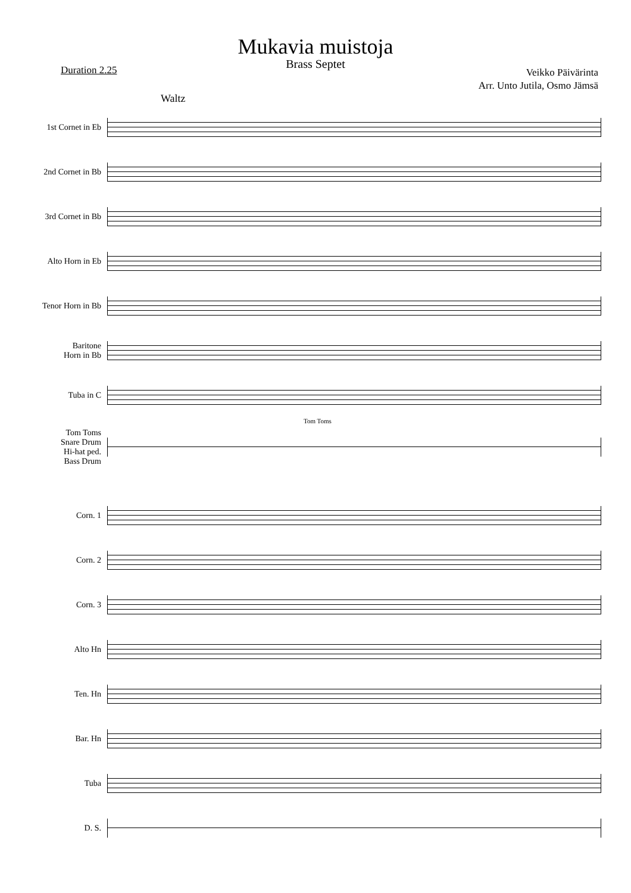Mukavia muistoja
Brass Septet
Duration 2.25
Veikko Päivärinta
Arr. Unto Jutila, Osmo Jämsä
Waltz
1st Cornet in Eb
2nd Cornet in Bb
3rd Cornet in Bb
Alto Horn in Eb
Tenor Horn in Bb
Baritone
Horn in Bb
Tuba in C
Tom Toms
Tom Toms
Snare Drum
Hi-hat ped.
Bass Drum
Corn. 1
Corn. 2
Corn. 3
Alto Hn
Ten. Hn
Bar. Hn
Tuba
D. S.